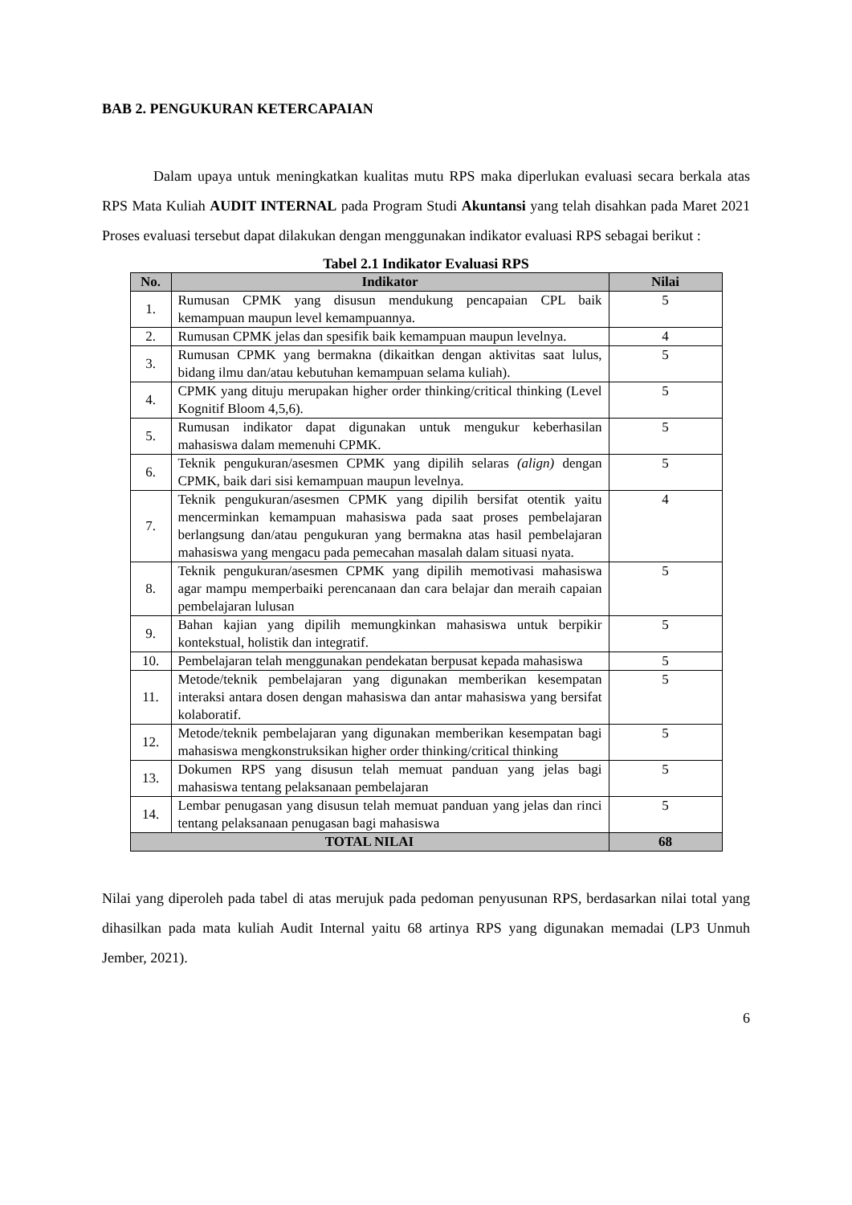BAB 2. PENGUKURAN KETERCAPAIAN
Dalam upaya untuk meningkatkan kualitas mutu RPS maka diperlukan evaluasi secara berkala atas RPS Mata Kuliah AUDIT INTERNAL pada Program Studi Akuntansi yang telah disahkan pada Maret 2021 Proses evaluasi tersebut dapat dilakukan dengan menggunakan indikator evaluasi RPS sebagai berikut :
Tabel 2.1 Indikator Evaluasi RPS
| No. | Indikator | Nilai |
| --- | --- | --- |
| 1. | Rumusan CPMK yang disusun mendukung pencapaian CPL baik kemampuan maupun level kemampuannya. | 5 |
| 2. | Rumusan CPMK jelas dan spesifik baik kemampuan maupun levelnya. | 4 |
| 3. | Rumusan CPMK yang bermakna (dikaitkan dengan aktivitas saat lulus, bidang ilmu dan/atau kebutuhan kemampuan selama kuliah). | 5 |
| 4. | CPMK yang dituju merupakan higher order thinking/critical thinking (Level Kognitif Bloom 4,5,6). | 5 |
| 5. | Rumusan indikator dapat digunakan untuk mengukur keberhasilan mahasiswa dalam memenuhi CPMK. | 5 |
| 6. | Teknik pengukuran/asesmen CPMK yang dipilih selaras (align) dengan CPMK, baik dari sisi kemampuan maupun levelnya. | 5 |
| 7. | Teknik pengukuran/asesmen CPMK yang dipilih bersifat otentik yaitu mencerminkan kemampuan mahasiswa pada saat proses pembelajaran berlangsung dan/atau pengukuran yang bermakna atas hasil pembelajaran mahasiswa yang mengacu pada pemecahan masalah dalam situasi nyata. | 4 |
| 8. | Teknik pengukuran/asesmen CPMK yang dipilih memotivasi mahasiswa agar mampu memperbaiki perencanaan dan cara belajar dan meraih capaian pembelajaran lulusan | 5 |
| 9. | Bahan kajian yang dipilih memungkinkan mahasiswa untuk berpikir kontekstual, holistik dan integratif. | 5 |
| 10. | Pembelajaran telah menggunakan pendekatan berpusat kepada mahasiswa | 5 |
| 11. | Metode/teknik pembelajaran yang digunakan memberikan kesempatan interaksi antara dosen dengan mahasiswa dan antar mahasiswa yang bersifat kolaboratif. | 5 |
| 12. | Metode/teknik pembelajaran yang digunakan memberikan kesempatan bagi mahasiswa mengkonstruksikan higher order thinking/critical thinking | 5 |
| 13. | Dokumen RPS yang disusun telah memuat panduan yang jelas bagi mahasiswa tentang pelaksanaan pembelajaran | 5 |
| 14. | Lembar penugasan yang disusun telah memuat panduan yang jelas dan rinci tentang pelaksanaan penugasan bagi mahasiswa | 5 |
| TOTAL NILAI | | 68 |
Nilai yang diperoleh pada tabel di atas merujuk pada pedoman penyusunan RPS, berdasarkan nilai total yang dihasilkan pada mata kuliah Audit Internal yaitu 68 artinya RPS yang digunakan memadai (LP3 Unmuh Jember, 2021).
6